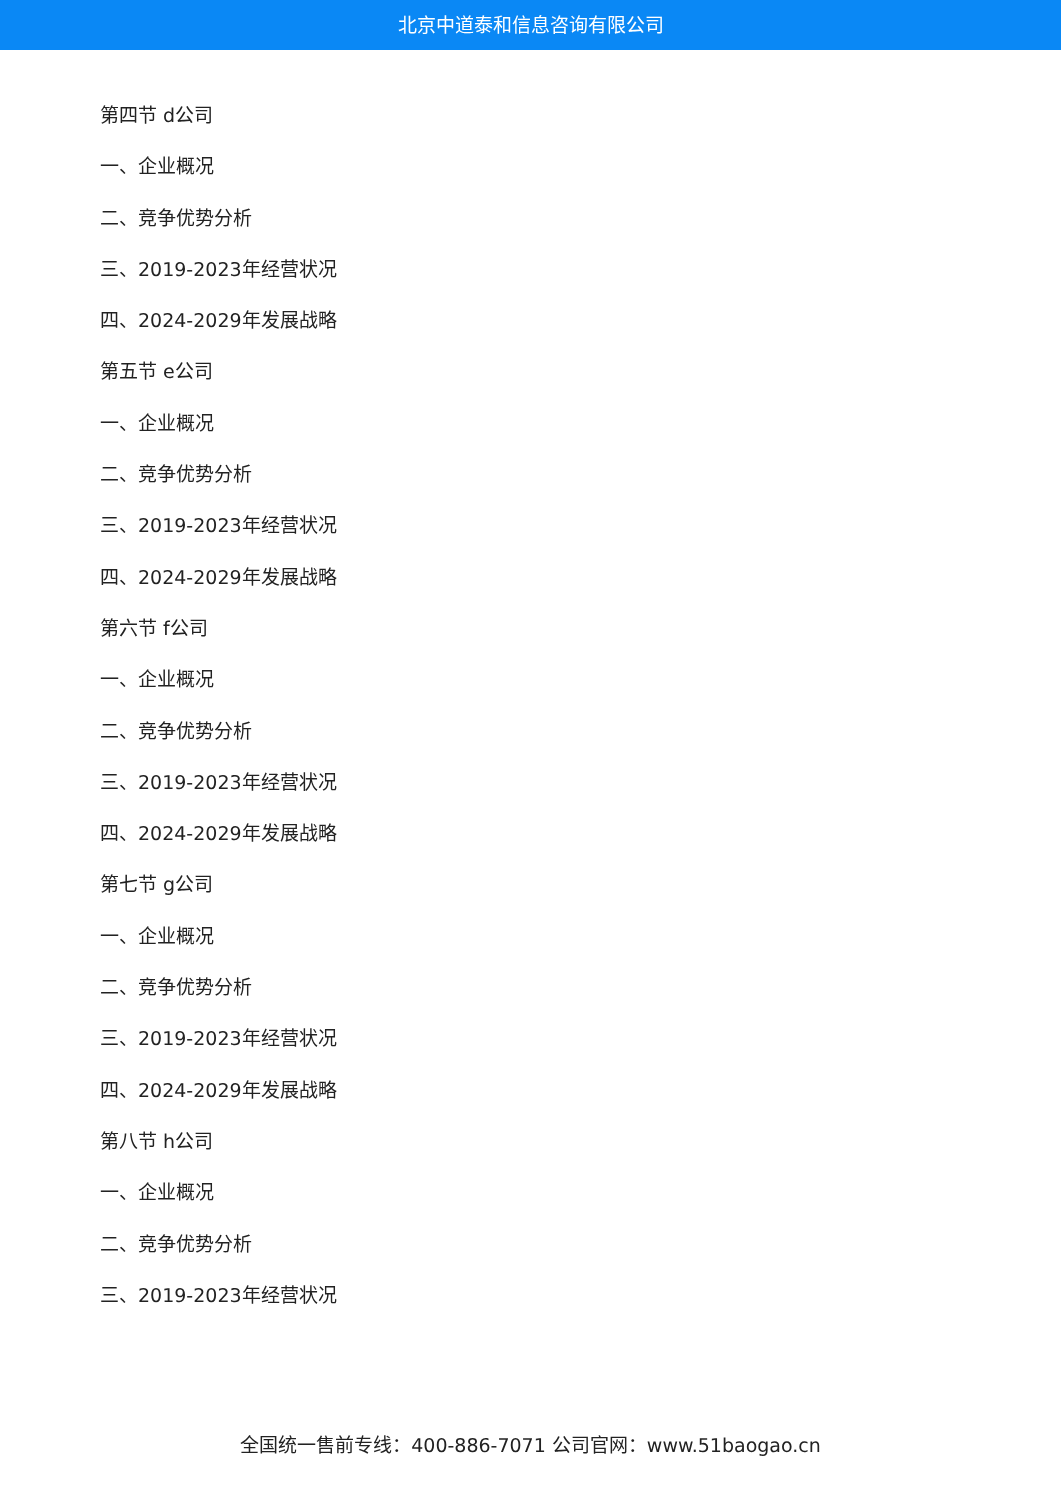北京中道泰和信息咨询有限公司
第四节 d公司
一、企业概况
二、竞争优势分析
三、2019-2023年经营状况
四、2024-2029年发展战略
第五节 e公司
一、企业概况
二、竞争优势分析
三、2019-2023年经营状况
四、2024-2029年发展战略
第六节 f公司
一、企业概况
二、竞争优势分析
三、2019-2023年经营状况
四、2024-2029年发展战略
第七节 g公司
一、企业概况
二、竞争优势分析
三、2019-2023年经营状况
四、2024-2029年发展战略
第八节 h公司
一、企业概况
二、竞争优势分析
三、2019-2023年经营状况
全国统一售前专线：400-886-7071 公司官网：www.51baogao.cn